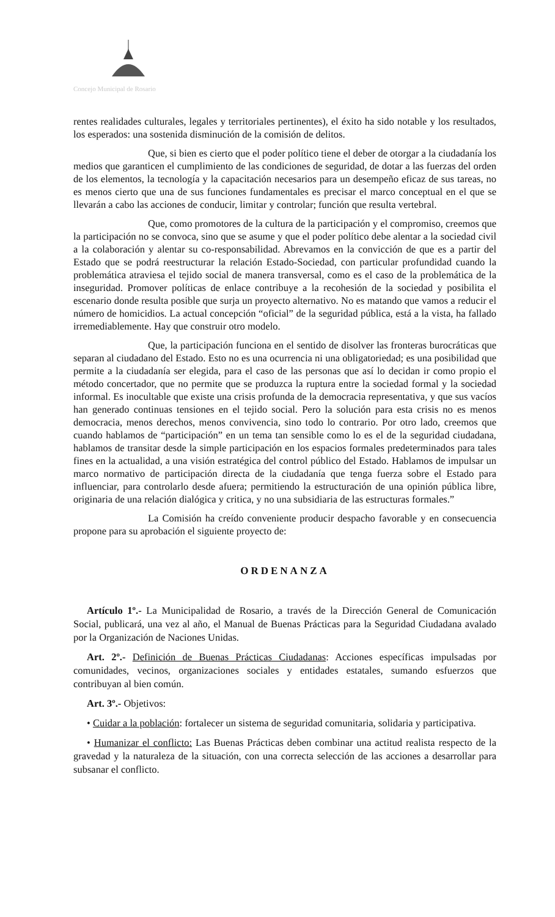Concejo Municipal de Rosario
rentes realidades culturales, legales y territoriales pertinentes), el éxito ha sido notable y los resultados, los esperados: una sostenida disminución de la comisión de delitos.
Que, si bien es cierto que el poder político tiene el deber de otorgar a la ciudadanía los medios que garanticen el cumplimiento de las condiciones de seguridad, de dotar a las fuerzas del orden de los elementos, la tecnología y la capacitación necesarios para un desempeño eficaz de sus tareas, no es menos cierto que una de sus funciones fundamentales es precisar el marco conceptual en el que se llevarán a cabo las acciones de conducir, limitar y controlar; función que resulta vertebral.
Que, como promotores de la cultura de la participación y el compromiso, creemos que la participación no se convoca, sino que se asume y que el poder político debe alentar a la sociedad civil a la colaboración y alentar su co-responsabilidad. Abrevamos en la convicción de que es a partir del Estado que se podrá reestructurar la relación Estado-Sociedad, con particular profundidad cuando la problemática atraviesa el tejido social de manera transversal, como es el caso de la problemática de la inseguridad. Promover políticas de enlace contribuye a la recohesión de la sociedad y posibilita el escenario donde resulta posible que surja un proyecto alternativo. No es matando que vamos a reducir el número de homicidios. La actual concepción “oficial” de la seguridad pública, está a la vista, ha fallado irremediablemente. Hay que construir otro modelo.
Que, la participación funciona en el sentido de disolver las fronteras burocráticas que separan al ciudadano del Estado. Esto no es una ocurrencia ni una obligatoriedad; es una posibilidad que permite a la ciudadanía ser elegida, para el caso de las personas que así lo decidan ir como propio el método concertador, que no permite que se produzca la ruptura entre la sociedad formal y la sociedad informal. Es inocultable que existe una crisis profunda de la democracia representativa, y que sus vacíos han generado continuas tensiones en el tejido social. Pero la solución para esta crisis no es menos democracia, menos derechos, menos convivencia, sino todo lo contrario. Por otro lado, creemos que cuando hablamos de “participación” en un tema tan sensible como lo es el de la seguridad ciudadana, hablamos de transitar desde la simple participación en los espacios formales predeterminados para tales fines en la actualidad, a una visión estratégica del control público del Estado. Hablamos de impulsar un marco normativo de participación directa de la ciudadanía que tenga fuerza sobre el Estado para influenciar, para controlarlo desde afuera; permitiendo la estructuración de una opinión pública libre, originaria de una relación dialógica y critica, y no una subsidiaria de las estructuras formales.”
La Comisión ha creído conveniente producir despacho favorable y en consecuencia propone para su aprobación el siguiente proyecto de:
ORDENANZA
Artículo 1º.- La Municipalidad de Rosario, a través de la Dirección General de Comunicación Social, publicará, una vez al año, el Manual de Buenas Prácticas para la Seguridad Ciudadana avalado por la Organización de Naciones Unidas.
Art. 2º.- Definición de Buenas Prácticas Ciudadanas: Acciones específicas impulsadas por comunidades, vecinos, organizaciones sociales y entidades estatales, sumando esfuerzos que contribuyan al bien común.
Art. 3º.- Objetivos:
• Cuidar a la población: fortalecer un sistema de seguridad comunitaria, solidaria y participativa.
• Humanizar el conflicto: Las Buenas Prácticas deben combinar una actitud realista respecto de la gravedad y la naturaleza de la situación, con una correcta selección de las acciones a desarrollar para subsanar el conflicto.